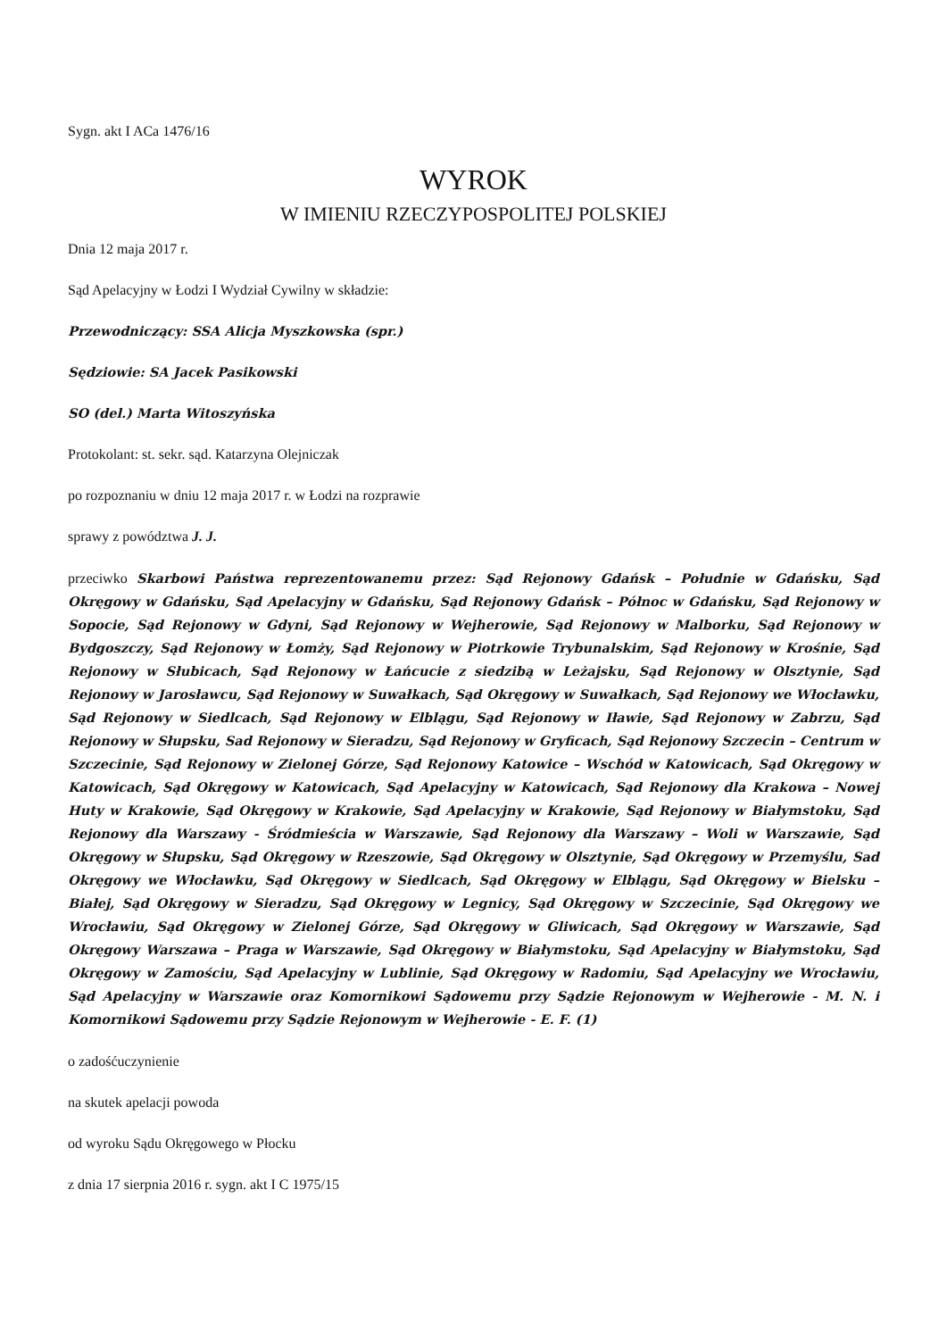Sygn. akt I ACa 1476/16
WYROK
W IMIENIU RZECZYPOSPOLITEJ POLSKIEJ
Dnia 12 maja 2017 r.
Sąd Apelacyjny w Łodzi I Wydział Cywilny w składzie:
Przewodniczący: SSA Alicja Myszkowska (spr.)
Sędziowie: SA Jacek Pasikowski
SO (del.) Marta Witoszyńska
Protokolant: st. sekr. sąd. Katarzyna Olejniczak
po rozpoznaniu w dniu 12 maja 2017 r. w Łodzi na rozprawie
sprawy z powództwa J. J.
przeciwko Skarbowi Państwa reprezentowanemu przez: Sąd Rejonowy Gdańsk – Południe w Gdańsku, Sąd Okręgowy w Gdańsku, Sąd Apelacyjny w Gdańsku, Sąd Rejonowy Gdańsk – Północ w Gdańsku, Sąd Rejonowy w Sopocie, Sąd Rejonowy w Gdyni, Sąd Rejonowy w Wejherowie, Sąd Rejonowy w Malborku, Sąd Rejonowy w Bydgoszczy, Sąd Rejonowy w Łomży, Sąd Rejonowy w Piotrkowie Trybunalskim, Sąd Rejonowy w Krośnie, Sąd Rejonowy w Słubicach, Sąd Rejonowy w Łańcucie z siedzibą w Leżajsku, Sąd Rejonowy w Olsztynie, Sąd Rejonowy w Jarosławcu, Sąd Rejonowy w Suwałkach, Sąd Okręgowy w Suwałkach, Sąd Rejonowy we Włocławku, Sąd Rejonowy w Siedlcach, Sąd Rejonowy w Elblągu, Sąd Rejonowy w Iławie, Sąd Rejonowy w Zabrzu, Sąd Rejonowy w Słupsku, Sad Rejonowy w Sieradzu, Sąd Rejonowy w Gryficach, Sąd Rejonowy Szczecin – Centrum w Szczecinie, Sąd Rejonowy w Zielonej Górze, Sąd Rejonowy Katowice – Wschód w Katowicach, Sąd Okręgowy w Katowicach, Sąd Okręgowy w Katowicach, Sąd Apelacyjny w Katowicach, Sąd Rejonowy dla Krakowa – Nowej Huty w Krakowie, Sąd Okręgowy w Krakowie, Sąd Apelacyjny w Krakowie, Sąd Rejonowy w Białymstoku, Sąd Rejonowy dla Warszawy - Śródmieścia w Warszawie, Sąd Rejonowy dla Warszawy – Woli w Warszawie, Sąd Okręgowy w Słupsku, Sąd Okręgowy w Rzeszowie, Sąd Okręgowy w Olsztynie, Sąd Okręgowy w Przemyślu, Sad Okręgowy we Włocławku, Sąd Okręgowy w Siedlcach, Sąd Okręgowy w Elblągu, Sąd Okręgowy w Bielsku – Białej, Sąd Okręgowy w Sieradzu, Sąd Okręgowy w Legnicy, Sąd Okręgowy w Szczecinie, Sąd Okręgowy we Wrocławiu, Sąd Okręgowy w Zielonej Górze, Sąd Okręgowy w Gliwicach, Sąd Okręgowy w Warszawie, Sąd Okręgowy Warszawa – Praga w Warszawie, Sąd Okręgowy w Białymstoku, Sąd Apelacyjny w Białymstoku, Sąd Okręgowy w Zamościu, Sąd Apelacyjny w Lublinie, Sąd Okręgowy w Radomiu, Sąd Apelacyjny we Wrocławiu, Sąd Apelacyjny w Warszawie oraz Komornikowi Sądowemu przy Sądzie Rejonowym w Wejherowie - M. N. i Komornikowi Sądowemu przy Sądzie Rejonowym w Wejherowie - E. F. (1)
o zadośćuczynienie
na skutek apelacji powoda
od wyroku Sądu Okręgowego w Płocku
z dnia 17 sierpnia 2016 r. sygn. akt I C 1975/15